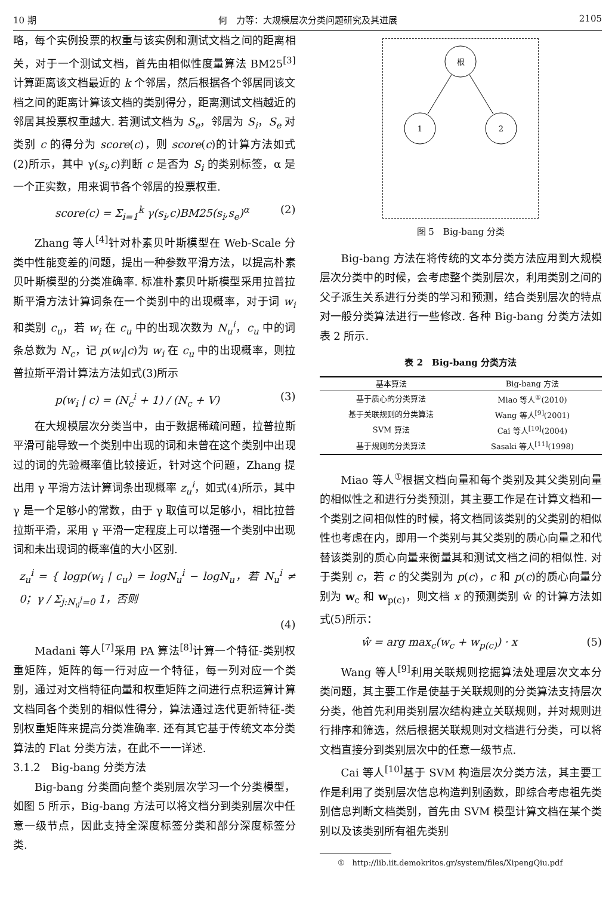10 期 何　力等：大规模层次分类问题研究及其进展 2105
略，每个实例投票的权重与该实例和测试文档之间的距离相关，对于一个测试文档，首先由相似性度量算法 BM25<sup>[3]</sup>计算距离该文档最近的 k 个邻居，然后根据各个邻居同该文档之间的距离计算该文档的类别得分，距离测试文档越近的邻居其投票权重越大. 若测试文档为 S<sub>e</sub>，邻居为 S<sub>i</sub>，S<sub>e</sub> 对类别 c 的得分为 score(c)，则 score(c)的计算方法如式(2)所示，其中 γ(s<sub>i</sub>,c)判断 c 是否为 S<sub>i</sub> 的类别标签，α 是一个正实数，用来调节各个邻居的投票权重.
score(c) = Σ<sub>i=1</sub><sup>k</sup> γ(s<sub>i</sub>,c)BM25(s<sub>i</sub>,s<sub>e</sub>)<sup>α</sup> (2)
Zhang 等人<sup>[4]</sup>针对朴素贝叶斯模型在 Web-Scale 分类中性能变差的问题，提出一种参数平滑方法，以提高朴素贝叶斯模型的分类准确率. 标准朴素贝叶斯模型采用拉普拉斯平滑方法计算词条在一个类别中的出现概率，对于词 w<sub>i</sub> 和类别 c<sub>u</sub>，若 w<sub>i</sub> 在 c<sub>u</sub> 中的出现次数为 N<sub>u</sub><sup>i</sup>，c<sub>u</sub> 中的词条总数为 N<sub>c</sub>，记 p(w<sub>i</sub>|c)为 w<sub>i</sub> 在 c<sub>u</sub> 中的出现概率，则拉普拉斯平滑计算法方法如式(3)所示
p(w<sub>i</sub> | c) = (N<sub>c</sub><sup>i</sup> + 1) / (N<sub>c</sub> + V) (3)
在大规模层次分类当中，由于数据稀疏问题，拉普拉斯平滑可能导致一个类别中出现的词和未曾在这个类别中出现过的词的先验概率值比较接近，针对这个问题，Zhang 提出用 γ 平滑方法计算词条出现概率 z<sub>u</sub><sup>i</sup>，如式(4)所示，其中 γ 是一个足够小的常数，由于 γ 取值可以足够小，相比拉普拉斯平滑，采用 γ 平滑一定程度上可以增强一个类别中出现词和未出现词的概率值的大小区别.
z<sub>u</sub><sup>i</sup> = { logp(w<sub>i</sub> | c<sub>u</sub>) = logN<sub>u</sub><sup>i</sup> − logN<sub>u</sub>，若 N<sub>u</sub><sup>i</sup> ≠ 0；γ / Σ<sub>j:N<sub>u</sub><sup>j</sup>=0</sub> 1，否则
(4)
Madani 等人<sup>[7]</sup>采用 PA 算法<sup>[8]</sup>计算一个特征-类别权重矩阵，矩阵的每一行对应一个特征，每一列对应一个类别，通过对文档特征向量和权重矩阵之间进行点积运算计算文档同各个类别的相似性得分，算法通过迭代更新特征-类别权重矩阵来提高分类准确率. 还有其它基于传统文本分类算法的 Flat 分类方法，在此不一一详述.
3.1.2　Big-bang 分类方法
Big-bang 分类面向整个类别层次学习一个分类模型，如图 5 所示，Big-bang 方法可以将文档分到类别层次中任意一级节点，因此支持全深度标签分类和部分深度标签分类.
根
1
2
图 5　Big-bang 分类
Big-bang 方法在将传统的文本分类方法应用到大规模层次分类中的时候，会考虑整个类别层次，利用类别之间的父子派生关系进行分类的学习和预测，结合类别层次的特点对一般分类算法进行一些修改. 各种 Big-bang 分类方法如表 2 所示.
表 2　Big-bang 分类方法
| 基本算法 | Big-bang 方法 |
| --- | --- |
| 基于质心的分类算法 | Miao 等人<sup>①</sup>(2010) |
| 基于关联规则的分类算法 | Wang 等人<sup>[9]</sup>(2001) |
| SVM 算法 | Cai 等人<sup>[10]</sup>(2004) |
| 基于规则的分类算法 | Sasaki 等人<sup>[11]</sup>(1998) |
Miao 等人<sup>①</sup>根据文档向量和每个类别及其父类别向量的相似性之和进行分类预测，其主要工作是在计算文档和一个类别之间相似性的时候，将文档同该类别的父类别的相似性也考虑在内，即用一个类别与其父类别的质心向量之和代替该类别的质心向量来衡量其和测试文档之间的相似性. 对于类别 c，若 c 的父类别为 p(c)，c 和 p(c)的质心向量分别为 w<sub>c</sub> 和 w<sub>p(c)</sub>，则文档 x 的预测类别 ŵ 的计算方法如式(5)所示：
ŵ = arg max<sub>c</sub>(w<sub>c</sub> + w<sub>p(c)</sub>) · x (5)
Wang 等人<sup>[9]</sup>利用关联规则挖掘算法处理层次文本分类问题，其主要工作是使基于关联规则的分类算法支持层次分类，他首先利用类别层次结构建立关联规则，并对规则进行排序和筛选，然后根据关联规则对文档进行分类，可以将文档直接分到类别层次中的任意一级节点.
Cai 等人<sup>[10]</sup>基于 SVM 构造层次分类方法，其主要工作是利用了类别层次信息构造判别函数，即综合考虑祖先类别信息判断文档类别，首先由 SVM 模型计算文档在某个类别以及该类别所有祖先类别
①　http://lib.iit.demokritos.gr/system/files/XipengQiu.pdf